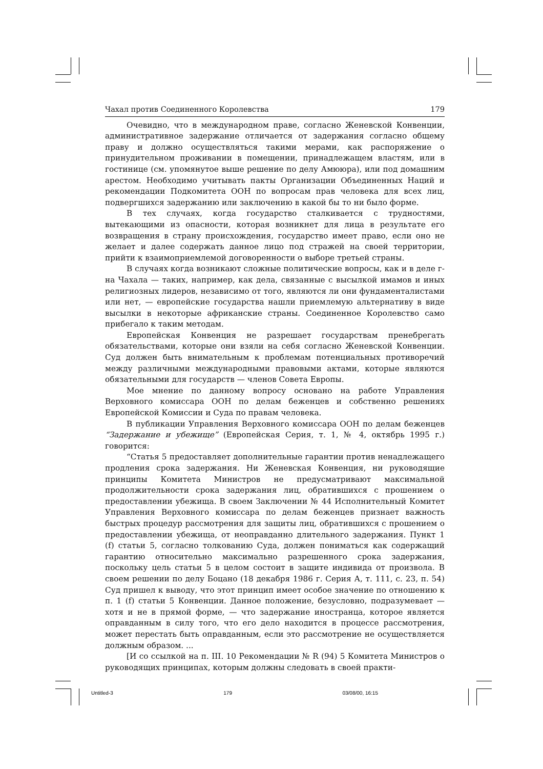Чахал против Соединенного Королевства 179
Очевидно, что в международном праве, согласно Женевской Конвенции, административное задержание отличается от задержания согласно общему праву и должно осуществляться такими мерами, как распоряжение о принудительном проживании в помещении, принадлежащем властям, или в гостинице (см. упомянутое выше решение по делу Амююра), или под домашним арестом. Необходимо учитывать пакты Организации Объединенных Наций и рекомендации Подкомитета ООН по вопросам прав человека для всех лиц, подвергшихся задержанию или заключению в какой бы то ни было форме.
В тех случаях, когда государство сталкивается с трудностями, вытекающими из опасности, которая возникнет для лица в результате его возвращения в страну происхождения, государство имеет право, если оно не желает и далее содержать данное лицо под стражей на своей территории, прийти к взаимоприемлемой договоренности о выборе третьей страны.
В случаях когда возникают сложные политические вопросы, как и в деле г-на Чахала — таких, например, как дела, связанные с высылкой имамов и иных религиозных лидеров, независимо от того, являются ли они фундаменталистами или нет, — европейские государства нашли приемлемую альтернативу в виде высылки в некоторые африканские страны. Соединенное Королевство само прибегало к таким методам.
Европейская Конвенция не разрешает государствам пренебрегать обязательствами, которые они взяли на себя согласно Женевской Конвенции. Суд должен быть внимательным к проблемам потенциальных противоречий между различными международными правовыми актами, которые являются обязательными для государств — членов Совета Европы.
Мое мнение по данному вопросу основано на работе Управления Верховного комиссара ООН по делам беженцев и собственно решениях Европейской Комиссии и Суда по правам человека.
В публикации Управления Верховного комиссара ООН по делам беженцев “Задержание и убежище” (Европейская Серия, т. 1, № 4, октябрь 1995 г.) говорится:
“Статья 5 предоставляет дополнительные гарантии против ненадлежащего продления срока задержания. Ни Женевская Конвенция, ни руководящие принципы Комитета Министров не предусматривают максимальной продолжительности срока задержания лиц, обратившихся с прошением о предоставлении убежища. В своем Заключении № 44 Исполнительный Комитет Управления Верховного комиссара по делам беженцев признает важность быстрых процедур рассмотрения для защиты лиц, обратившихся с прошением о предоставлении убежища, от неоправданно длительного задержания. Пункт 1 (f) статьи 5, согласно толкованию Суда, должен пониматься как содержащий гарантию относительно максимально разрешенного срока задержания, поскольку цель статьи 5 в целом состоит в защите индивида от произвола. В своем решении по делу Боцано (18 декабря 1986 г. Серия А, т. 111, с. 23, п. 54) Суд пришел к выводу, что этот принцип имеет особое значение по отношению к п. 1 (f) статьи 5 Конвенции. Данное положение, безусловно, подразумевает — хотя и не в прямой форме, — что задержание иностранца, которое является оправданным в силу того, что его дело находится в процессе рассмотрения, может перестать быть оправданным, если это рассмотрение не осуществляется должным образом. ...
[И со ссылкой на п. III. 10 Рекомендации № R (94) 5 Комитета Министров о руководящих принципах, которым должны следовать в своей практи-
Untitled-3 179 03/08/00, 16:15